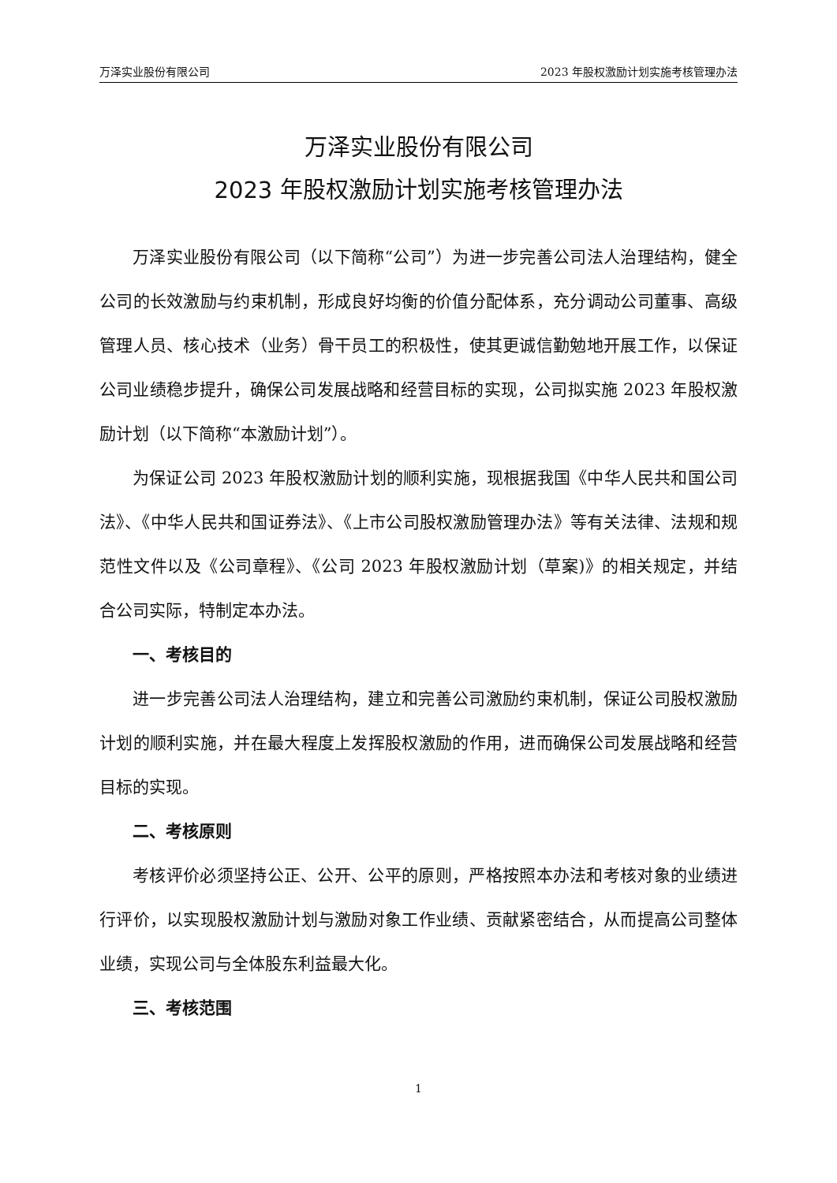万泽实业股份有限公司 2023 年股权激励计划实施考核管理办法
万泽实业股份有限公司
2023 年股权激励计划实施考核管理办法
万泽实业股份有限公司（以下简称“公司”）为进一步完善公司法人治理结构，健全公司的长效激励与约束机制，形成良好均衡的价值分配体系，充分调动公司董事、高级管理人员、核心技术（业务）骨干员工的积极性，使其更诚信勤勉地开展工作，以保证公司业绩稳步提升，确保公司发展战略和经营目标的实现，公司拟实施 2023 年股权激励计划（以下简称“本激励计划”）。
为保证公司 2023 年股权激励计划的顺利实施，现根据我国《中华人民共和国公司法》、《中华人民共和国证券法》、《上市公司股权激励管理办法》等有关法律、法规和规范性文件以及《公司章程》、《公司 2023 年股权激励计划（草案)》的相关规定，并结合公司实际，特制定本办法。
一、考核目的
进一步完善公司法人治理结构，建立和完善公司激励约束机制，保证公司股权激励计划的顺利实施，并在最大程度上发挥股权激励的作用，进而确保公司发展战略和经营目标的实现。
二、考核原则
考核评价必须坚持公正、公开、公平的原则，严格按照本办法和考核对象的业绩进行评价，以实现股权激励计划与激励对象工作业绩、贡献紧密结合，从而提高公司整体业绩，实现公司与全体股东利益最大化。
三、考核范围
1